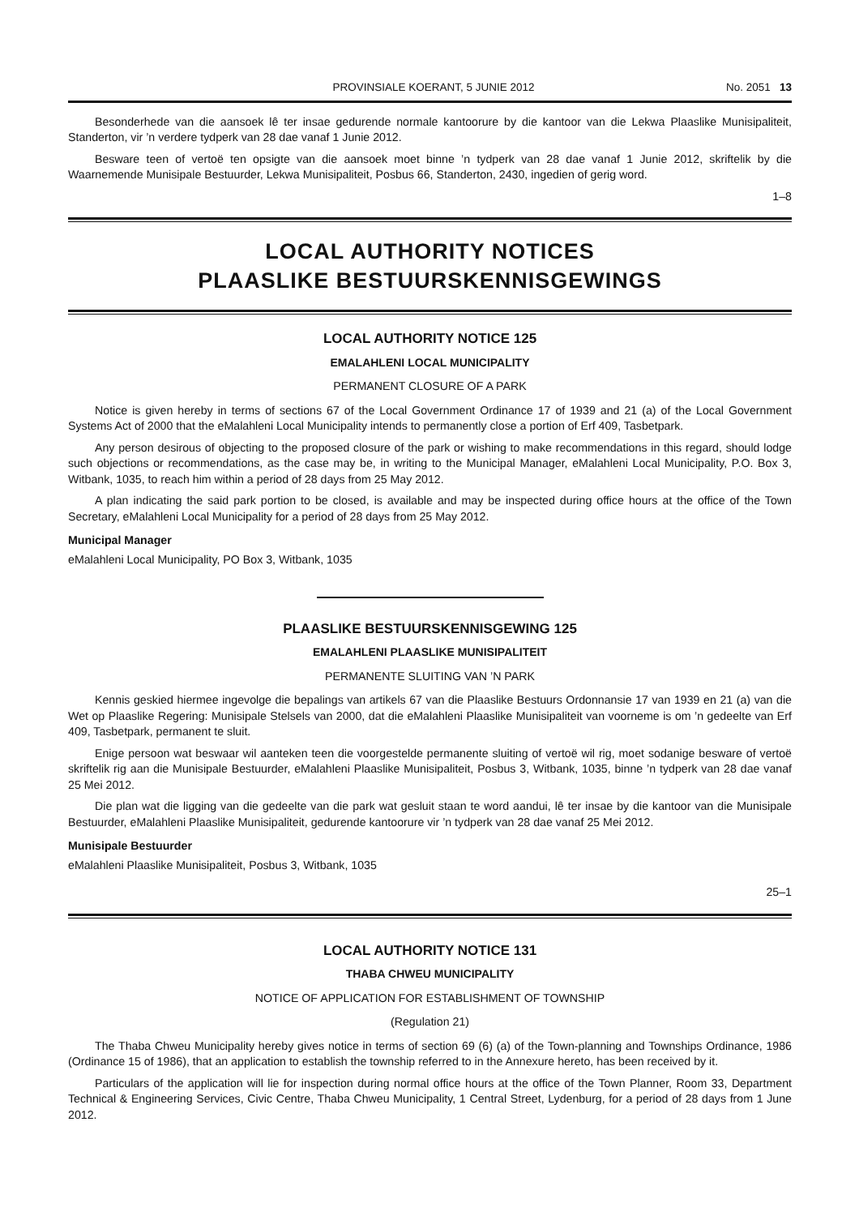PROVINSIALE KOERANT, 5 JUNIE 2012 No. 2051 13
Besonderhede van die aansoek lê ter insae gedurende normale kantoorure by die kantoor van die Lekwa Plaaslike Munisipaliteit, Standerton, vir ’n verdere tydperk van 28 dae vanaf 1 Junie 2012.
Besware teen of vertoë ten opsigte van die aansoek moet binne ’n tydperk van 28 dae vanaf 1 Junie 2012, skriftelik by die Waarnemende Munisipale Bestuurder, Lekwa Munisipaliteit, Posbus 66, Standerton, 2430, ingedien of gerig word.
1–8
LOCAL AUTHORITY NOTICES
PLAASLIKE BESTUURSKENNISGEWINGS
LOCAL AUTHORITY NOTICE 125
EMALAHLENI LOCAL MUNICIPALITY
PERMANENT CLOSURE OF A PARK
Notice is given hereby in terms of sections 67 of the Local Government Ordinance 17 of 1939 and 21 (a) of the Local Government Systems Act of 2000 that the eMalahleni Local Municipality intends to permanently close a portion of Erf 409, Tasbetpark.
Any person desirous of objecting to the proposed closure of the park or wishing to make recommendations in this regard, should lodge such objections or recommendations, as the case may be, in writing to the Municipal Manager, eMalahleni Local Municipality, P.O. Box 3, Witbank, 1035, to reach him within a period of 28 days from 25 May 2012.
A plan indicating the said park portion to be closed, is available and may be inspected during office hours at the office of the Town Secretary, eMalahleni Local Municipality for a period of 28 days from 25 May 2012.
Municipal Manager
eMalahleni Local Municipality, PO Box 3, Witbank, 1035
PLAASLIKE BESTUURSKENNISGEWING 125
EMALAHLENI PLAASLIKE MUNISIPALITEIT
PERMANENTE SLUITING VAN ’N PARK
Kennis geskied hiermee ingevolge die bepalings van artikels 67 van die Plaaslike Bestuurs Ordonnansie 17 van 1939 en 21 (a) van die Wet op Plaaslike Regering: Munisipale Stelsels van 2000, dat die eMalahleni Plaaslike Munisipaliteit van voorneme is om ’n gedeelte van Erf 409, Tasbetpark, permanent te sluit.
Enige persoon wat beswaar wil aanteken teen die voorgestelde permanente sluiting of vertoë wil rig, moet sodanige besware of vertoë skriftelik rig aan die Munisipale Bestuurder, eMalahleni Plaaslike Munisipaliteit, Posbus 3, Witbank, 1035, binne ’n tydperk van 28 dae vanaf 25 Mei 2012.
Die plan wat die ligging van die gedeelte van die park wat gesluit staan te word aandui, lê ter insae by die kantoor van die Munisipale Bestuurder, eMalahleni Plaaslike Munisipaliteit, gedurende kantoorure vir ’n tydperk van 28 dae vanaf 25 Mei 2012.
Munisipale Bestuurder
eMalahleni Plaaslike Munisipaliteit, Posbus 3, Witbank, 1035
25–1
LOCAL AUTHORITY NOTICE 131
THABA CHWEU MUNICIPALITY
NOTICE OF APPLICATION FOR ESTABLISHMENT OF TOWNSHIP
(Regulation 21)
The Thaba Chweu Municipality hereby gives notice in terms of section 69 (6) (a) of the Town-planning and Townships Ordinance, 1986 (Ordinance 15 of 1986), that an application to establish the township referred to in the Annexure hereto, has been received by it.
Particulars of the application will lie for inspection during normal office hours at the office of the Town Planner, Room 33, Department Technical & Engineering Services, Civic Centre, Thaba Chweu Municipality, 1 Central Street, Lydenburg, for a period of 28 days from 1 June 2012.